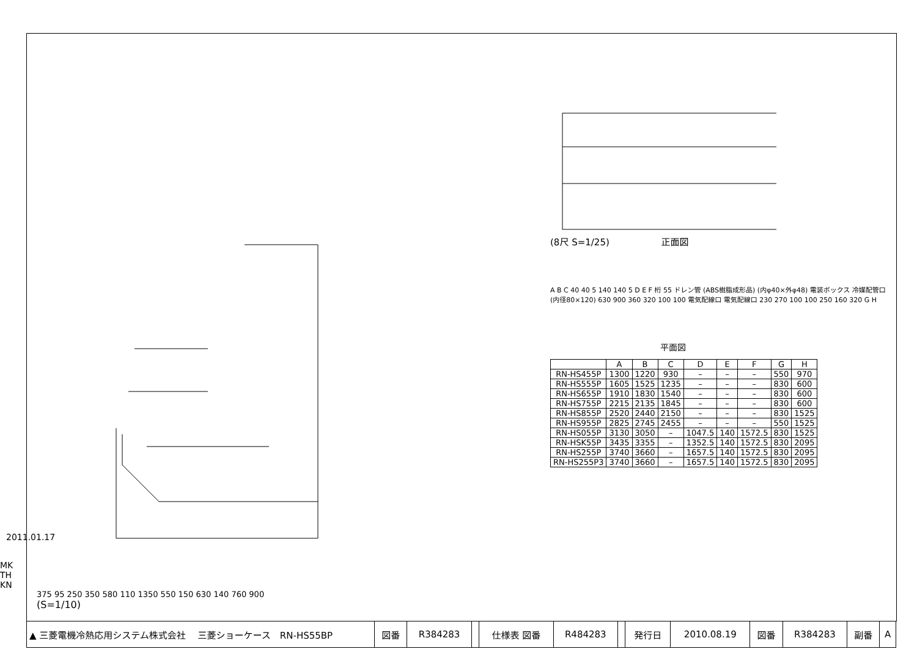2011.01.17
MK
TH
KN
375 95 250 350 580 110 1350 550 150 630 140 760 900
(S=1/10)
(8尺 S=1/25) 正面図
A B C 40 40 5 140 140 5 D E F 桁 55 ドレン管 (ABS樹脂成形品) (内φ40×外φ48) 電装ボックス 冷媒配管口 (内径80×120) 630 900 360 320 100 100 電気配線口 電気配線口 230 270 100 100 250 160 320 G H
平面図
| | A | B | C | D | E | F | G | H |
| --- | --- | --- | --- | --- | --- | --- | --- | --- |
| RN-HS455P | 1300 | 1220 | 930 | – | – | – | 550 | 970 |
| RN-HS555P | 1605 | 1525 | 1235 | – | – | – | 830 | 600 |
| RN-HS655P | 1910 | 1830 | 1540 | – | – | – | 830 | 600 |
| RN-HS755P | 2215 | 2135 | 1845 | – | – | – | 830 | 600 |
| RN-HS855P | 2520 | 2440 | 2150 | – | – | – | 830 | 1525 |
| RN-HS955P | 2825 | 2745 | 2455 | – | – | – | 550 | 1525 |
| RN-HS055P | 3130 | 3050 | – | 1047.5 | 140 | 1572.5 | 830 | 1525 |
| RN-HSK55P | 3435 | 3355 | – | 1352.5 | 140 | 1572.5 | 830 | 2095 |
| RN-HS255P | 3740 | 3660 | – | 1657.5 | 140 | 1572.5 | 830 | 2095 |
| RN-HS255P3 | 3740 | 3660 | – | 1657.5 | 140 | 1572.5 | 830 | 2095 |
| ▲ 三菱電機冷熱応用システム株式会社 三菱ショーケース RN-HS55BP | 図番 | R384283 | | 仕様表 図番 | R484283 | | 発行日 | 2010.08.19 | 図番 | R384283 | 副番 | A |